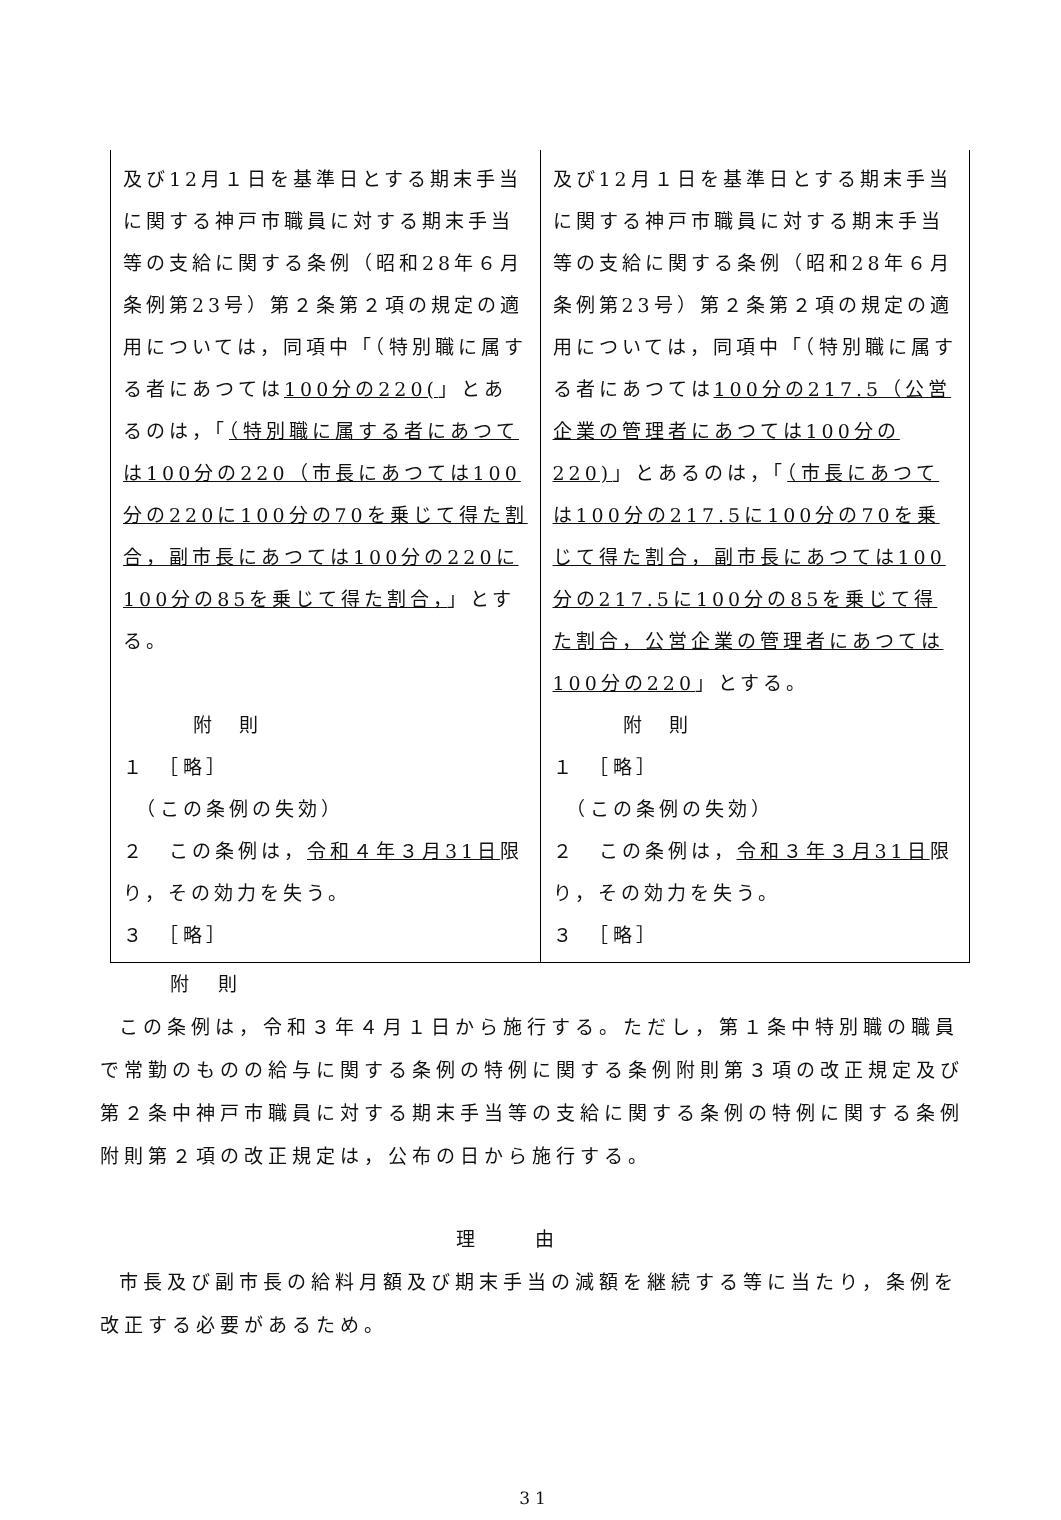| 及び12月１日を基準日とする期末手当に関する神戸市職員に対する期末手当等の支給に関する条例（昭和28年６月条例第23号）第２条第２項の規定の適用については，同項中「（特別職に属する者にあつては 100分の220( 」とあるのは，「 （特別職に属する者にあつては100分の220（市長にあつては100分の220に100分の70を乗じて得た割合，副市長にあつては100分の220に100分の85を乗じて得た割合， 」とする。 附 則 １ ［略］ （この条例の失効） ２ この条例は， 令和４年３月31日 限り，その効力を失う。 ３ ［略］ | 及び12月１日を基準日とする期末手当に関する神戸市職員に対する期末手当等の支給に関する条例（昭和28年６月条例第23号）第２条第２項の規定の適用については，同項中「（特別職に属する者にあつては 100分の217.5（公営企業の管理者にあつては100分の220) 」とあるのは，「 （市長にあつては100分の217.5に100分の70を乗じて得た割合，副市長にあつては100分の217.5に100分の85を乗じて得た割合，公営企業の管理者にあつては100分の220 」とする。 附 則 １ ［略］ （この条例の失効） ２ この条例は， 令和３年３月31日 限り，その効力を失う。 ３ ［略］ |
附　則
この条例は，令和３年４月１日から施行する。ただし，第１条中特別職の職員で常勤のものの給与に関する条例の特例に関する条例附則第３項の改正規定及び第２条中神戸市職員に対する期末手当等の支給に関する条例の特例に関する条例附則第２項の改正規定は，公布の日から施行する。
理由
市長及び副市長の給料月額及び期末手当の減額を継続する等に当たり，条例を改正する必要があるため。
31